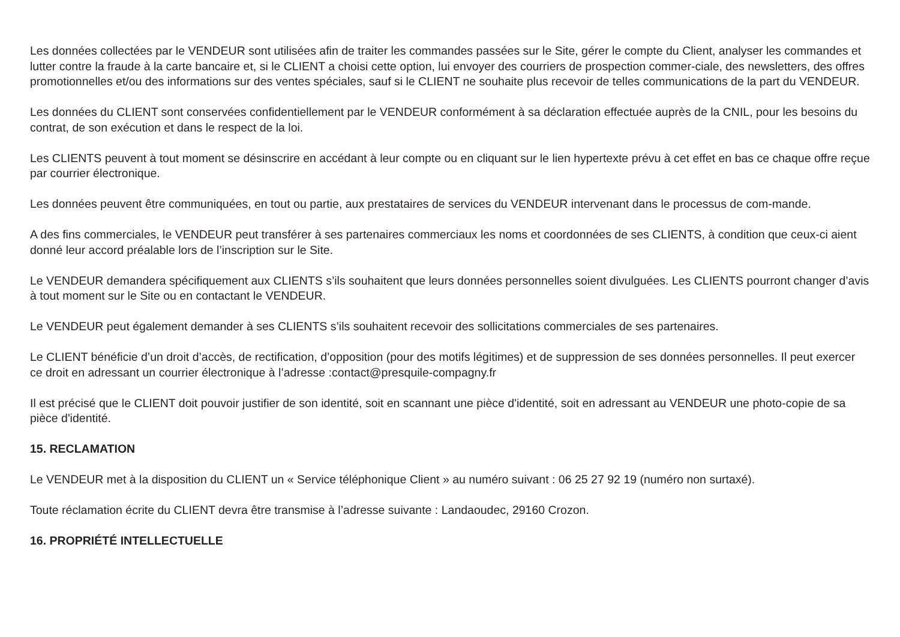Les données collectées par le VENDEUR sont utilisées afin de traiter les commandes passées sur le Site, gérer le compte du Client, analyser les commandes et lutter contre la fraude à la carte bancaire et, si le CLIENT a choisi cette option, lui envoyer des courriers de prospection commer-ciale, des newsletters, des offres promotionnelles et/ou des informations sur des ventes spéciales, sauf si le CLIENT ne souhaite plus recevoir de telles communications de la part du VENDEUR.
Les données du CLIENT sont conservées confidentiellement par le VENDEUR conformément à sa déclaration effectuée auprès de la CNIL, pour les besoins du contrat, de son exécution et dans le respect de la loi.
Les CLIENTS peuvent à tout moment se désinscrire en accédant à leur compte ou en cliquant sur le lien hypertexte prévu à cet effet en bas ce chaque offre reçue par courrier électronique.
Les données peuvent être communiquées, en tout ou partie, aux prestataires de services du VENDEUR intervenant dans le processus de com-mande.
A des fins commerciales, le VENDEUR peut transférer à ses partenaires commerciaux les noms et coordonnées de ses CLIENTS, à condition que ceux-ci aient donné leur accord préalable lors de l’inscription sur le Site.
Le VENDEUR demandera spécifiquement aux CLIENTS s’ils souhaitent que leurs données personnelles soient divulguées. Les CLIENTS pourront changer d’avis à tout moment sur le Site ou en contactant le VENDEUR.
Le VENDEUR peut également demander à ses CLIENTS s’ils souhaitent recevoir des sollicitations commerciales de ses partenaires.
Le CLIENT bénéficie d’un droit d’accès, de rectification, d’opposition (pour des motifs légitimes) et de suppression de ses données personnelles. Il peut exercer ce droit en adressant un courrier électronique à l’adresse :contact@presquile-compagny.fr
Il est précisé que le CLIENT doit pouvoir justifier de son identité, soit en scannant une pièce d'identité, soit en adressant au VENDEUR une photo-copie de sa pièce d'identité.
15. RECLAMATION
Le VENDEUR met à la disposition du CLIENT un « Service téléphonique Client » au numéro suivant : 06 25 27 92 19 (numéro non surtaxé).
Toute réclamation écrite du CLIENT devra être transmise à l’adresse suivante : Landaoudec, 29160 Crozon.
16. PROPRIÉTÉ INTELLECTUELLE